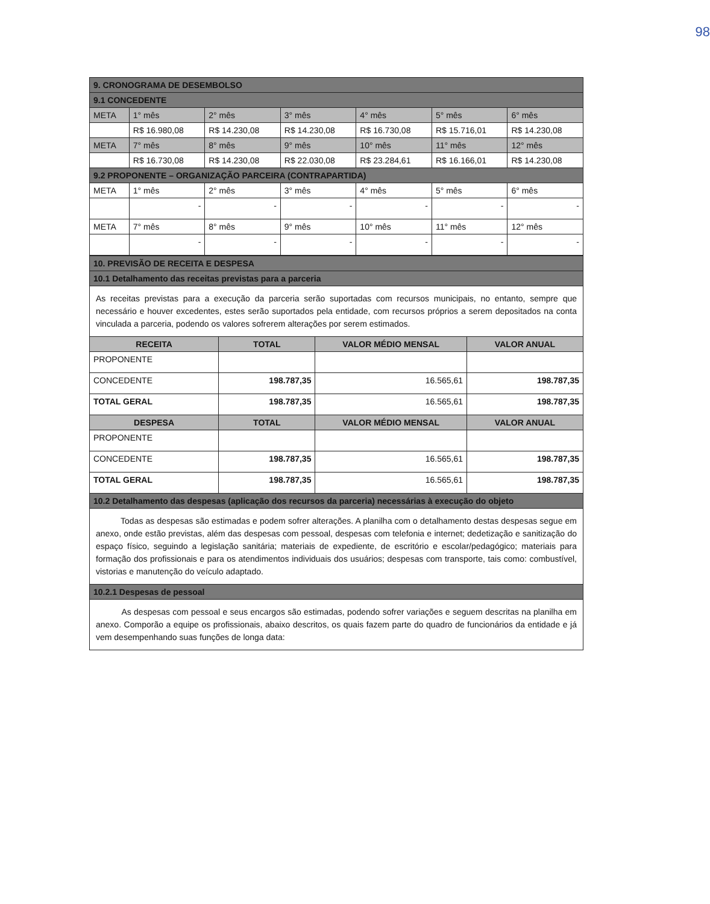98
| 9. CRONOGRAMA DE DESEMBOLSO | | | | | | |
| 9.1 CONCEDENTE | | | | | | |
| META | 1° mês | 2° mês | 3° mês | 4° mês | 5° mês | 6° mês |
| | R$ 16.980,08 | R$ 14.230,08 | R$ 14.230,08 | R$ 16.730,08 | R$ 15.716,01 | R$ 14.230,08 |
| META | 7° mês | 8° mês | 9° mês | 10° mês | 11° mês | 12° mês |
| | R$ 16.730,08 | R$ 14.230,08 | R$ 22.030,08 | R$ 23.284,61 | R$ 16.166,01 | R$ 14.230,08 |
| 9.2 PROPONENTE – ORGANIZAÇÃO PARCEIRA (CONTRAPARTIDA) | | | | | | |
| META | 1° mês | 2° mês | 3° mês | 4° mês | 5° mês | 6° mês |
| | - | - | - | - | - | - |
| META | 7° mês | 8° mês | 9° mês | 10° mês | 11° mês | 12° mês |
| | - | - | - | - | - | - |
| 10. PREVISÃO DE RECEITA E DESPESA | | | |
| 10.1 Detalhamento das receitas previstas para a parceria | | | |
| As receitas previstas para a execução da parceria serão suportadas com recursos municipais, no entanto, sempre que necessário e houver excedentes, estes serão suportados pela entidade, com recursos próprios a serem depositados na conta vinculada a parceria, podendo os valores sofrerem alterações por serem estimados. | | | |
| RECEITA | TOTAL | VALOR MÉDIO MENSAL | VALOR ANUAL |
| PROPONENTE | | | |
| CONCEDENTE | 198.787,35 | 16.565,61 | 198.787,35 |
| TOTAL GERAL | 198.787,35 | 16.565,61 | 198.787,35 |
| DESPESA | TOTAL | VALOR MÉDIO MENSAL | VALOR ANUAL |
| PROPONENTE | | | |
| CONCEDENTE | 198.787,35 | 16.565,61 | 198.787,35 |
| TOTAL GERAL | 198.787,35 | 16.565,61 | 198.787,35 |
| 10.2 Detalhamento das despesas (aplicação dos recursos da parceria) necessárias à execução do objeto | | | |
| Todas as despesas são estimadas e podem sofrer alterações. A planilha com o detalhamento destas despesas segue em anexo, onde estão previstas, além das despesas com pessoal, despesas com telefonia e internet; dedetização e sanitização do espaço físico, seguindo a legislação sanitária; materiais de expediente, de escritório e escolar/pedagógico; materiais para formação dos profissionais e para os atendimentos individuais dos usuários; despesas com transporte, tais como: combustível, vistorias e manutenção do veículo adaptado. | | | |
| 10.2.1 Despesas de pessoal | | | |
| As despesas com pessoal e seus encargos são estimadas, podendo sofrer variações e seguem descritas na planilha em anexo. Comporão a equipe os profissionais, abaixo descritos, os quais fazem parte do quadro de funcionários da entidade e já vem desempenhando suas funções de longa data: | | | |